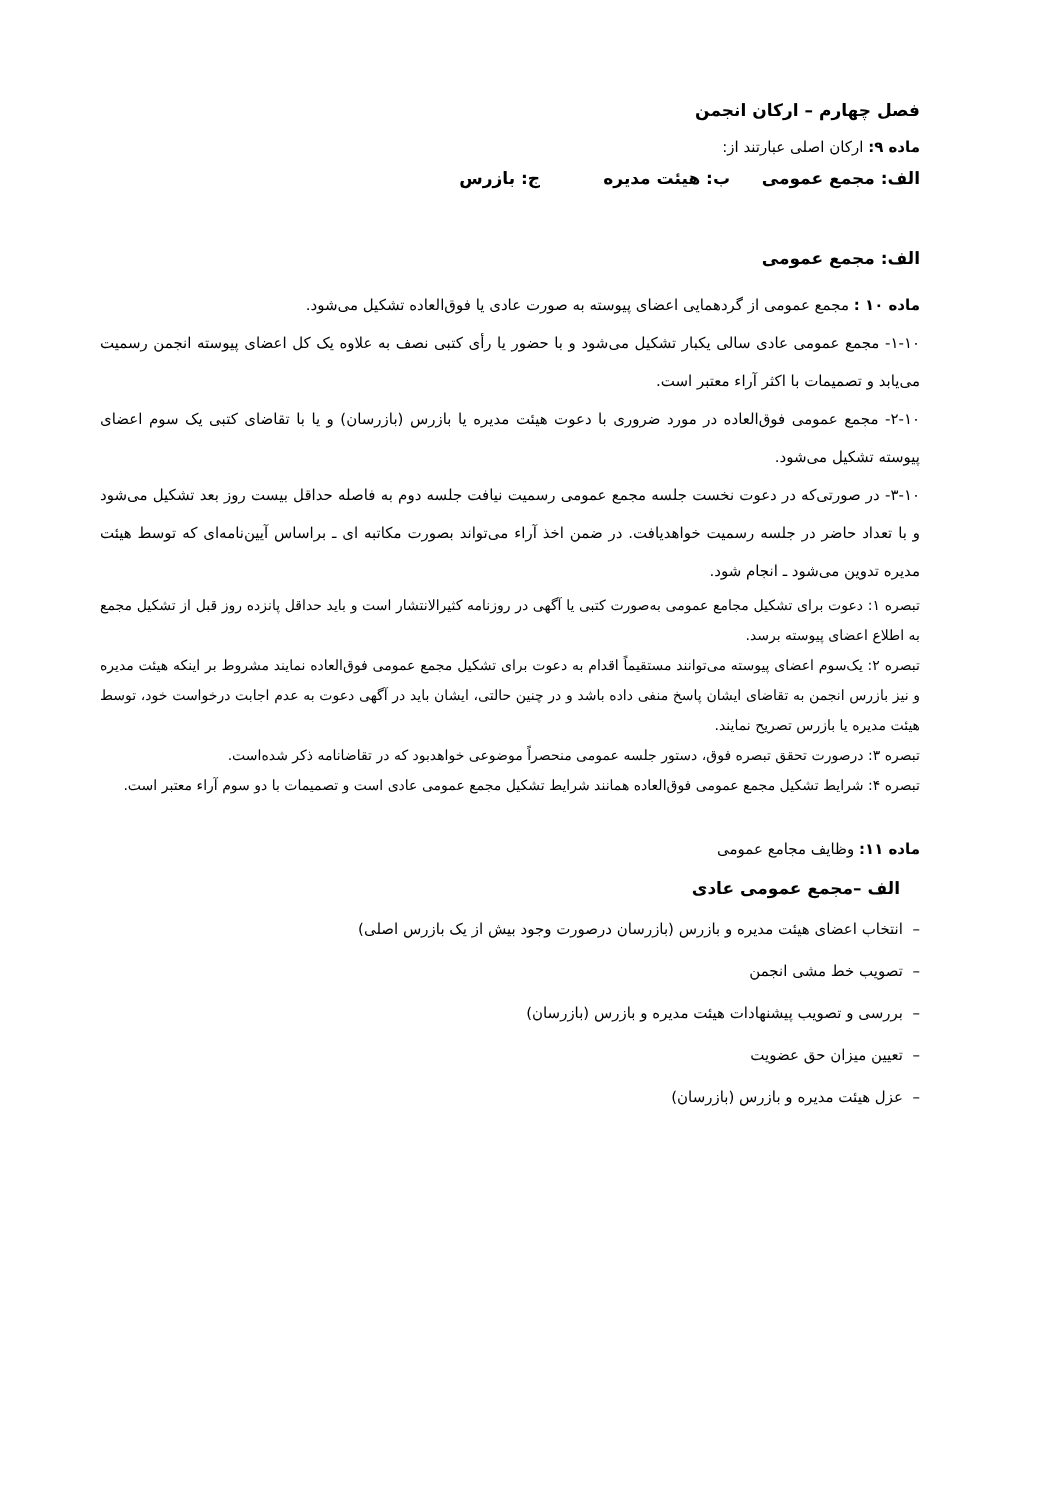فصل چهارم – ارکان انجمن
ماده ۹: ارکان اصلی عبارتند از:
الف: مجمع عمومی ب: هیئت مدیره ج: بازرس
الف: مجمع عمومی
ماده ۱۰ : مجمع عمومی از گردهمایی اعضای پیوسته به صورت عادی یا فوق‌العاده تشکیل می‌شود.
۱-۱۰- مجمع عمومی عادی سالی یکبار تشکیل می‌شود و با حضور یا رأی کتبی نصف به علاوه یک کل اعضای پیوسته انجمن رسمیت می‌یابد و تصمیمات با اکثر آراء معتبر است.
۲-۱۰- مجمع عمومی فوق‌العاده در مورد ضروری با دعوت هیئت مدیره یا بازرس (بازرسان) و یا با تقاضای کتبی یک سوم اعضای پیوسته تشکیل می‌شود.
۳-۱۰- در صورتی‌که در دعوت نخست جلسه مجمع عمومی رسمیت نیافت جلسه دوم به فاصله حداقل بیست روز بعد تشکیل می‌شود و با تعداد حاضر در جلسه رسمیت خواهدیافت. در ضمن اخذ آراء می‌تواند بصورت مکاتبه ای ـ براساس آیین‌نامه‌ای که توسط هیئت مدیره تدوین می‌شود ـ انجام شود.
تبصره ۱: دعوت برای تشکیل مجامع عمومی به‌صورت کتبی یا آگهی در روزنامه کثیرالانتشار است و باید حداقل پانزده روز قبل از تشکیل مجمع به اطلاع اعضای پیوسته برسد.
تبصره ۲: یک‌سوم اعضای پیوسته می‌توانند مستقیماً اقدام به دعوت برای تشکیل مجمع عمومی فوق‌العاده نمایند مشروط بر اینکه هیئت مدیره و نیز بازرس انجمن به تقاضای ایشان پاسخ منفی داده باشد و در چنین حالتی، ایشان باید در آگهی دعوت به عدم اجابت درخواست خود، توسط هیئت مدیره یا بازرس تصریح نمایند.
تبصره ۳: درصورت تحقق تبصره فوق، دستور جلسه عمومی منحصراً موضوعی خواهدبود که در تقاضانامه ذکر شده‌است.
تبصره ۴: شرایط تشکیل مجمع عمومی فوق‌العاده همانند شرایط تشکیل مجمع عمومی عادی است و تصمیمات با دو سوم آراء معتبر است.
ماده ۱۱: وظایف مجامع عمومی
الف –مجمع عمومی عادی
– انتخاب اعضای هیئت مدیره و بازرس (بازرسان درصورت وجود بیش از یک بازرس اصلی)
– تصویب خط مشی انجمن
– بررسی و تصویب پیشنهادات هیئت مدیره و بازرس (بازرسان)
– تعیین میزان حق عضویت
– عزل هیئت مدیره و بازرس (بازرسان)